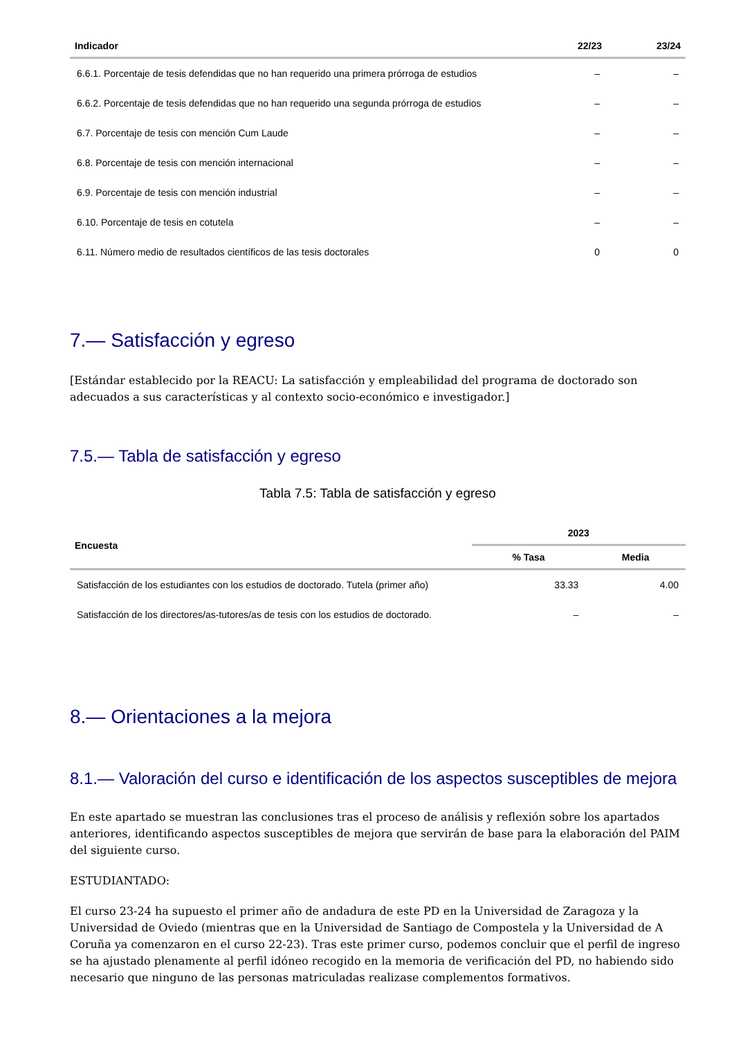| Indicador | 22/23 | 23/24 |
| --- | --- | --- |
| 6.6.1. Porcentaje de tesis defendidas que no han requerido una primera prórroga de estudios | – | – |
| 6.6.2. Porcentaje de tesis defendidas que no han requerido una segunda prórroga de estudios | – | – |
| 6.7. Porcentaje de tesis con mención Cum Laude | – | – |
| 6.8. Porcentaje de tesis con mención internacional | – | – |
| 6.9. Porcentaje de tesis con mención industrial | – | – |
| 6.10. Porcentaje de tesis en cotutela | – | – |
| 6.11. Número medio de resultados científicos de las tesis doctorales | 0 | 0 |
7.— Satisfacción y egreso
[Estándar establecido por la REACU: La satisfacción y empleabilidad del programa de doctorado son adecuados a sus características y al contexto socio-económico e investigador.]
7.5.— Tabla de satisfacción y egreso
Tabla 7.5: Tabla de satisfacción y egreso
| Encuesta | 2023 | |
| --- | --- | --- |
| | % Tasa | Media |
| Satisfacción de los estudiantes con los estudios de doctorado. Tutela (primer año) | 33.33 | 4.00 |
| Satisfacción de los directores/as-tutores/as de tesis con los estudios de doctorado. | – | – |
8.— Orientaciones a la mejora
8.1.— Valoración del curso e identificación de los aspectos susceptibles de mejora
En este apartado se muestran las conclusiones tras el proceso de análisis y reflexión sobre los apartados anteriores, identificando aspectos susceptibles de mejora que servirán de base para la elaboración del PAIM del siguiente curso.
ESTUDIANTADO:
El curso 23-24 ha supuesto el primer año de andadura de este PD en la Universidad de Zaragoza y la Universidad de Oviedo (mientras que en la Universidad de Santiago de Compostela y la Universidad de A Coruña ya comenzaron en el curso 22-23). Tras este primer curso, podemos concluir que el perfil de ingreso se ha ajustado plenamente al perfil idóneo recogido en la memoria de verificación del PD, no habiendo sido necesario que ninguno de las personas matriculadas realizase complementos formativos.